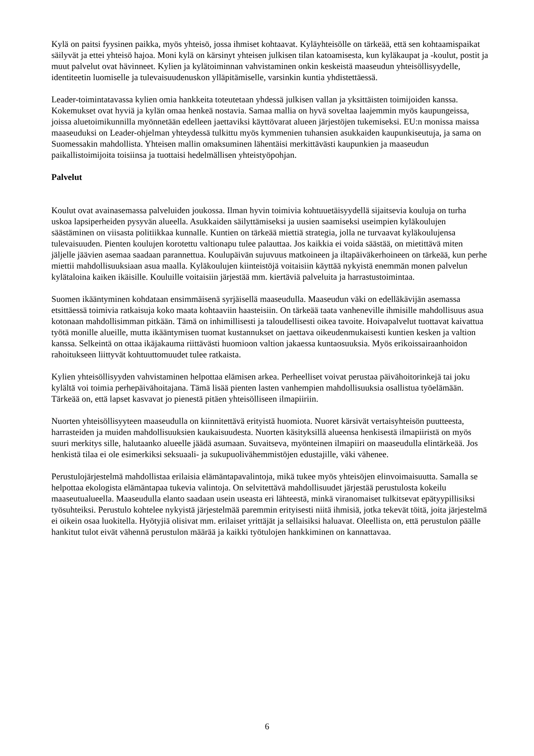Kylä on paitsi fyysinen paikka, myös yhteisö, jossa ihmiset kohtaavat. Kyläyhteisölle on tärkeää, että sen kohtaamispaikat säilyvät ja ettei yhteisö hajoa. Moni kylä on kärsinyt yhteisen julkisen tilan katoamisesta, kun kyläkaupat ja -koulut, postit ja muut palvelut ovat hävinneet. Kylien ja kylätoiminnan vahvistaminen onkin keskeistä maaseudun yhteisöllisyydelle, identiteetin luomiselle ja tulevaisuudenuskon ylläpitämiselle, varsinkin kuntia yhdistettäessä.
Leader-toimintatavassa kylien omia hankkeita toteutetaan yhdessä julkisen vallan ja yksittäisten toimijoiden kanssa. Kokemukset ovat hyviä ja kylän omaa henkeä nostavia. Samaa mallia on hyvä soveltaa laajemmin myös kaupungeissa, joissa aluetoimikunnilla myönnetään edelleen jaettaviksi käyttövarat alueen järjestöjen tukemiseksi. EU:n monissa maissa maaseuduksi on Leader-ohjelman yhteydessä tulkittu myös kymmenien tuhansien asukkaiden kaupunkiseutuja, ja sama on Suomessakin mahdollista. Yhteisen mallin omaksuminen lähentäisi merkittävästi kaupunkien ja maaseudun paikallistoimijoita toisiinsa ja tuottaisi hedelmällisen yhteistyöpohjan.
Palvelut
Koulut ovat avainasemassa palveluiden joukossa. Ilman hyvin toimivia kohtuuetäisyydellä sijaitsevia kouluja on turha uskoa lapsiperheiden pysyvän alueella. Asukkaiden säilyttämiseksi ja uusien saamiseksi useimpien kyläkoulujen säästäminen on viisasta politiikkaa kunnalle. Kuntien on tärkeää miettiä strategia, jolla ne turvaavat kyläkoulujensa tulevaisuuden. Pienten koulujen korotettu valtionapu tulee palauttaa. Jos kaikkia ei voida säästää, on mietittävä miten jäljelle jäävien asemaa saadaan parannettua. Koulupäivän sujuvuus matkoineen ja iltapäiväkerhoineen on tärkeää, kun perhe miettii mahdollisuuksiaan asua maalla. Kyläkoulujen kiinteistöjä voitaisiin käyttää nykyistä enemmän monen palvelun kylätaloina kaiken ikäisille. Kouluille voitaisiin järjestää mm. kiertäviä palveluita ja harrastustoimintaa.
Suomen ikääntyminen kohdataan ensimmäisenä syrjäisellä maaseudulla. Maaseudun väki on edelläkävijän asemassa etsittäessä toimivia ratkaisuja koko maata kohtaaviin haasteisiin. On tärkeää taata vanheneville ihmisille mahdollisuus asua kotonaan mahdollisimman pitkään. Tämä on inhimillisesti ja taloudellisesti oikea tavoite. Hoivapalvelut tuottavat kaivattua työtä monille alueille, mutta ikääntymisen tuomat kustannukset on jaettava oikeudenmukaisesti kuntien kesken ja valtion kanssa. Selkeintä on ottaa ikäjakauma riittävästi huomioon valtion jakaessa kuntaosuuksia. Myös erikoissairaanhoidon rahoitukseen liittyvät kohtuuttomuudet tulee ratkaista.
Kylien yhteisöllisyyden vahvistaminen helpottaa elämisen arkea. Perheelliset voivat perustaa päivähoitorinkejä tai joku kylältä voi toimia perhepäivähoitajana. Tämä lisää pienten lasten vanhempien mahdollisuuksia osallistua työelämään. Tärkeää on, että lapset kasvavat jo pienestä pitäen yhteisölliseen ilmapiiriin.
Nuorten yhteisöllisyyteen maaseudulla on kiinnitettävä erityistä huomiota. Nuoret kärsivät vertaisyhteisön puutteesta, harrasteiden ja muiden mahdollisuuksien kaukaisuudesta. Nuorten käsityksillä alueensa henkisestä ilmapiiristä on myös suuri merkitys sille, halutaanko alueelle jäädä asumaan. Suvaitseva, myönteinen ilmapiiri on maaseudulla elintärkeää. Jos henkistä tilaa ei ole esimerkiksi seksuaali- ja sukupuolivähemmistöjen edustajille, väki vähenee.
Perustulojärjestelmä mahdollistaa erilaisia elämäntapavalintoja, mikä tukee myös yhteisöjen elinvoimaisuutta. Samalla se helpottaa ekologista elämäntapaa tukevia valintoja. On selvitettävä mahdollisuudet järjestää perustulosta kokeilu maaseutualueella. Maaseudulla elanto saadaan usein useasta eri lähteestä, minkä viranomaiset tulkitsevat epätyypillisiksi työsuhteiksi. Perustulo kohtelee nykyistä järjestelmää paremmin erityisesti niitä ihmisiä, jotka tekevät töitä, joita järjestelmä ei oikein osaa luokitella. Hyötyjiä olisivat mm. erilaiset yrittäjät ja sellaisiksi haluavat. Oleellista on, että perustulon päälle hankitut tulot eivät vähennä perustulon määrää ja kaikki työtulojen hankkiminen on kannattavaa.
6